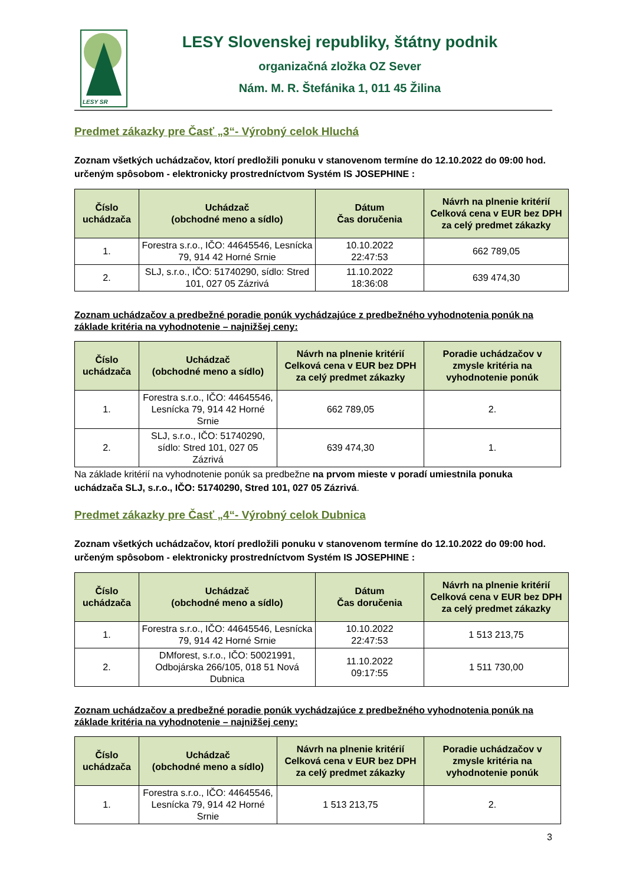LESY SR
LESY Slovenskej republiky, štátny podnik
organizačná zložka OZ Sever
Nám. M. R. Štefánika 1, 011 45 Žilina
Predmet zákazky pre Časť „3“- Výrobný celok Hluchá
Zoznam všetkých uchádzačov, ktorí predložili ponuku v stanovenom termíne do 12.10.2022 do 09:00 hod. určeným spôsobom - elektronicky prostredníctvom Systém IS JOSEPHINE :
| Číslo uchádzača | Uchádzač (obchodné meno a sídlo) | Dátum Čas doručenia | Návrh na plnenie kritérií Celková cena v EUR bez DPH za celý predmet zákazky |
| --- | --- | --- | --- |
| 1. | Forestra s.r.o., IČO: 44645546, Lesnícka 79, 914 42 Horné Srnie | 10.10.2022 22:47:53 | 662 789,05 |
| 2. | SLJ, s.r.o., IČO: 51740290, sídlo: Stred 101, 027 05 Zázrivá | 11.10.2022 18:36:08 | 639 474,30 |
Zoznam uchádzačov a predbežné poradie ponúk vychádzajúce z predbežného vyhodnotenia ponúk na základe kritéria na vyhodnotenie – najnižšej ceny:
| Číslo uchádzača | Uchádzač (obchodné meno a sídlo) | Návrh na plnenie kritérií Celková cena v EUR bez DPH za celý predmet zákazky | Poradie uchádzačov v zmysle kritéria na vyhodnotenie ponúk |
| --- | --- | --- | --- |
| 1. | Forestra s.r.o., IČO: 44645546, Lesnícka 79, 914 42 Horné Srnie | 662 789,05 | 2. |
| 2. | SLJ, s.r.o., IČO: 51740290, sídlo: Stred 101, 027 05 Zázrivá | 639 474,30 | 1. |
Na základe kritérií na vyhodnotenie ponúk sa predbežne na prvom mieste v poradí umiestnila ponuka uchádzača SLJ, s.r.o., IČO: 51740290, Stred 101, 027 05 Zázrivá.
Predmet zákazky pre Časť „4“- Výrobný celok Dubnica
Zoznam všetkých uchádzačov, ktorí predložili ponuku v stanovenom termíne do 12.10.2022 do 09:00 hod. určeným spôsobom - elektronicky prostredníctvom Systém IS JOSEPHINE :
| Číslo uchádzača | Uchádzač (obchodné meno a sídlo) | Dátum Čas doručenia | Návrh na plnenie kritérií Celková cena v EUR bez DPH za celý predmet zákazky |
| --- | --- | --- | --- |
| 1. | Forestra s.r.o., IČO: 44645546, Lesnícka 79, 914 42 Horné Srnie | 10.10.2022 22:47:53 | 1 513 213,75 |
| 2. | DMforest, s.r.o., IČO: 50021991, Odbojárska 266/105, 018 51 Nová Dubnica | 11.10.2022 09:17:55 | 1 511 730,00 |
Zoznam uchádzačov a predbežné poradie ponúk vychádzajúce z predbežného vyhodnotenia ponúk na základe kritéria na vyhodnotenie – najnižšej ceny:
| Číslo uchádzača | Uchádzač (obchodné meno a sídlo) | Návrh na plnenie kritérií Celková cena v EUR bez DPH za celý predmet zákazky | Poradie uchádzačov v zmysle kritéria na vyhodnotenie ponúk |
| --- | --- | --- | --- |
| 1. | Forestra s.r.o., IČO: 44645546, Lesnícka 79, 914 42 Horné Srnie | 1 513 213,75 | 2. |
3